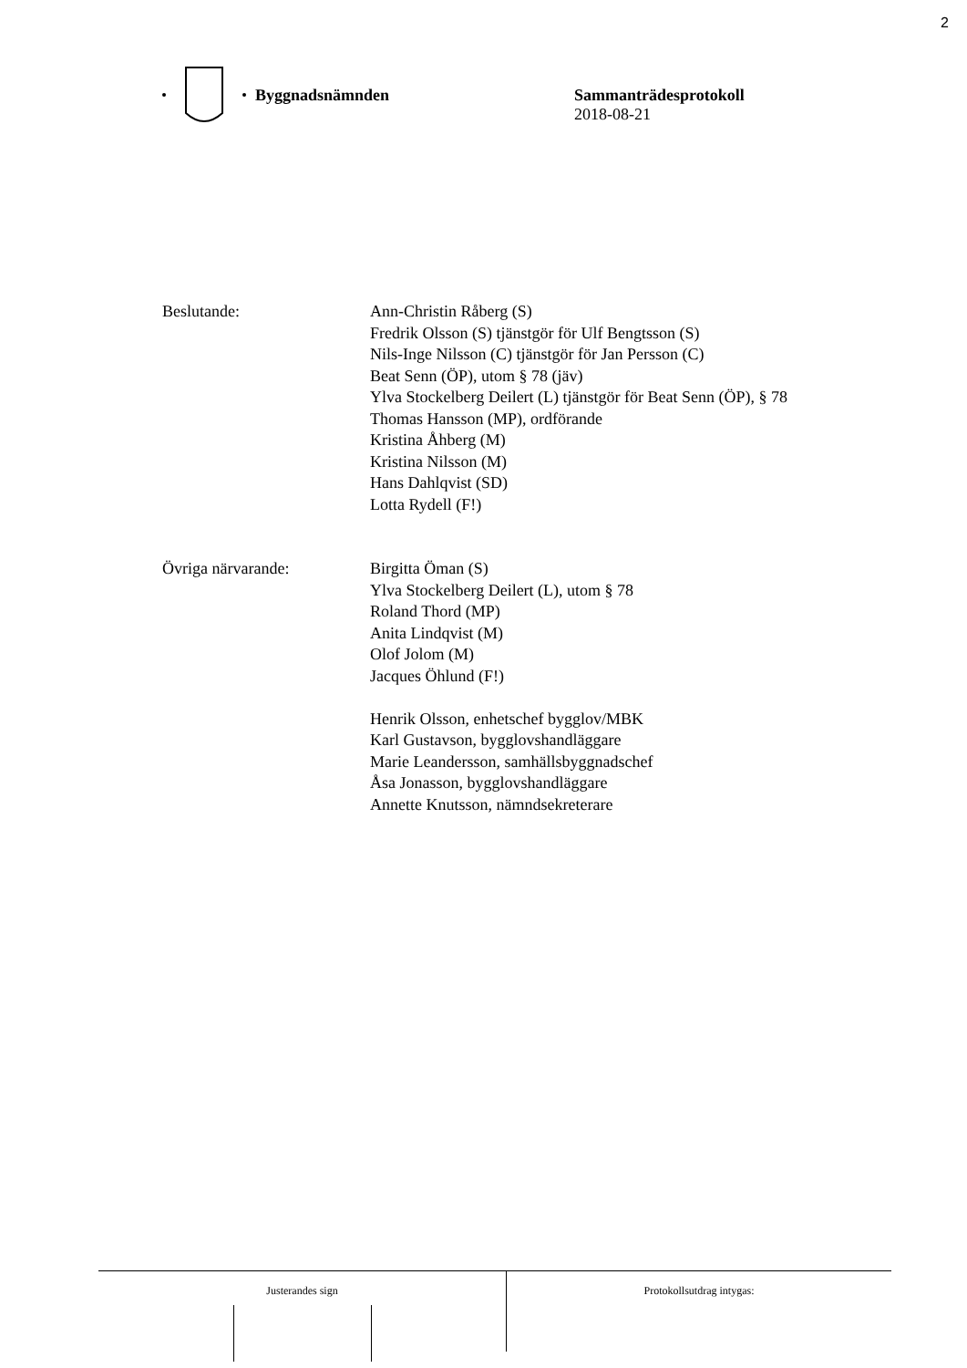2
Byggnadsnämnden Sammanträdesprotokoll
2018-08-21
Beslutande: Ann-Christin Råberg (S)
Fredrik Olsson (S) tjänstgör för Ulf Bengtsson (S)
Nils-Inge Nilsson (C) tjänstgör för Jan Persson (C)
Beat Senn (ÖP), utom § 78 (jäv)
Ylva Stockelberg Deilert (L) tjänstgör för Beat Senn (ÖP), § 78
Thomas Hansson (MP), ordförande
Kristina Åhberg (M)
Kristina Nilsson (M)
Hans Dahlqvist (SD)
Lotta Rydell (F!)
Övriga närvarande: Birgitta Öman (S)
Ylva Stockelberg Deilert (L), utom § 78
Roland Thord (MP)
Anita Lindqvist (M)
Olof Jolom (M)
Jacques Öhlund (F!)
Henrik Olsson, enhetschef bygglov/MBK
Karl Gustavson, bygglovshandläggare
Marie Leandersson, samhällsbyggnadschef
Åsa Jonasson, bygglovshandläggare
Annette Knutsson, nämndsekreterare
Justerandes sign
Protokollsutdrag intygas: